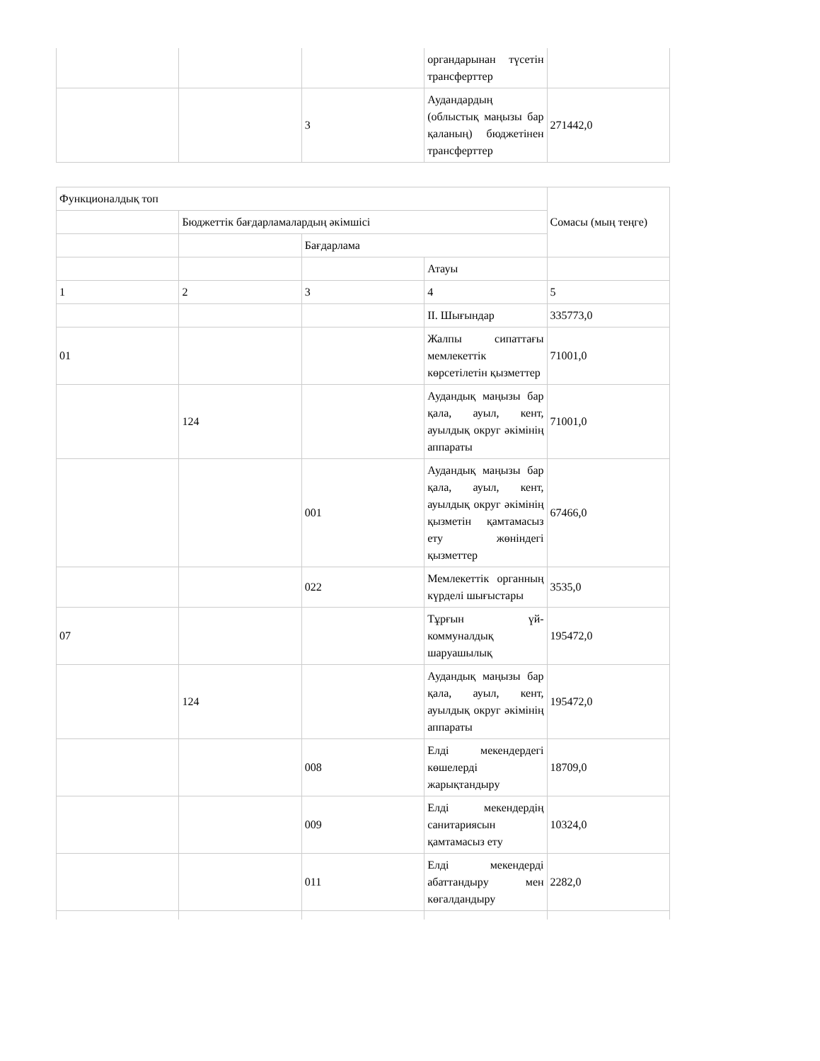| | | | органдарынан түсетін трансферттер | |
| | | 3 | Аудандардың (облыстық маңызы бар қаланың) бюджетінен трансферттер | 271442,0 |
| Функционалдық топ | | | | Сомасы (мың теңге) |
| | Бюджеттік бағдарламалардың әкімшісі | | | |
| | | Бағдарлама | | |
| | | | Атауы | |
| 1 | 2 | 3 | 4 | 5 |
| | | | II. Шығындар | 335773,0 |
| 01 | | | Жалпы сипаттағы мемлекеттік көрсетілетін қызметтер | 71001,0 |
| | 124 | | Аудандық маңызы бар қала, ауыл, кент, ауылдық округ әкімінің аппараты | 71001,0 |
| | | 001 | Аудандық маңызы бар қала, ауыл, кент, ауылдық округ әкімінің қызметін қамтамасыз ету жөніндегі қызметтер | 67466,0 |
| | | 022 | Мемлекеттік органның күрделі шығыстары | 3535,0 |
| 07 | | | Тұрғын үй-коммуналдық шаруашылық | 195472,0 |
| | 124 | | Аудандық маңызы бар қала, ауыл, кент, ауылдық округ әкімінің аппараты | 195472,0 |
| | | 008 | Елді мекендердегі көшелерді жарықтандыру | 18709,0 |
| | | 009 | Елді мекендердің санитариясын қамтамасыз ету | 10324,0 |
| | | 011 | Елді мекендерді абаттандыру мен көгалдандыру | 2282,0 |